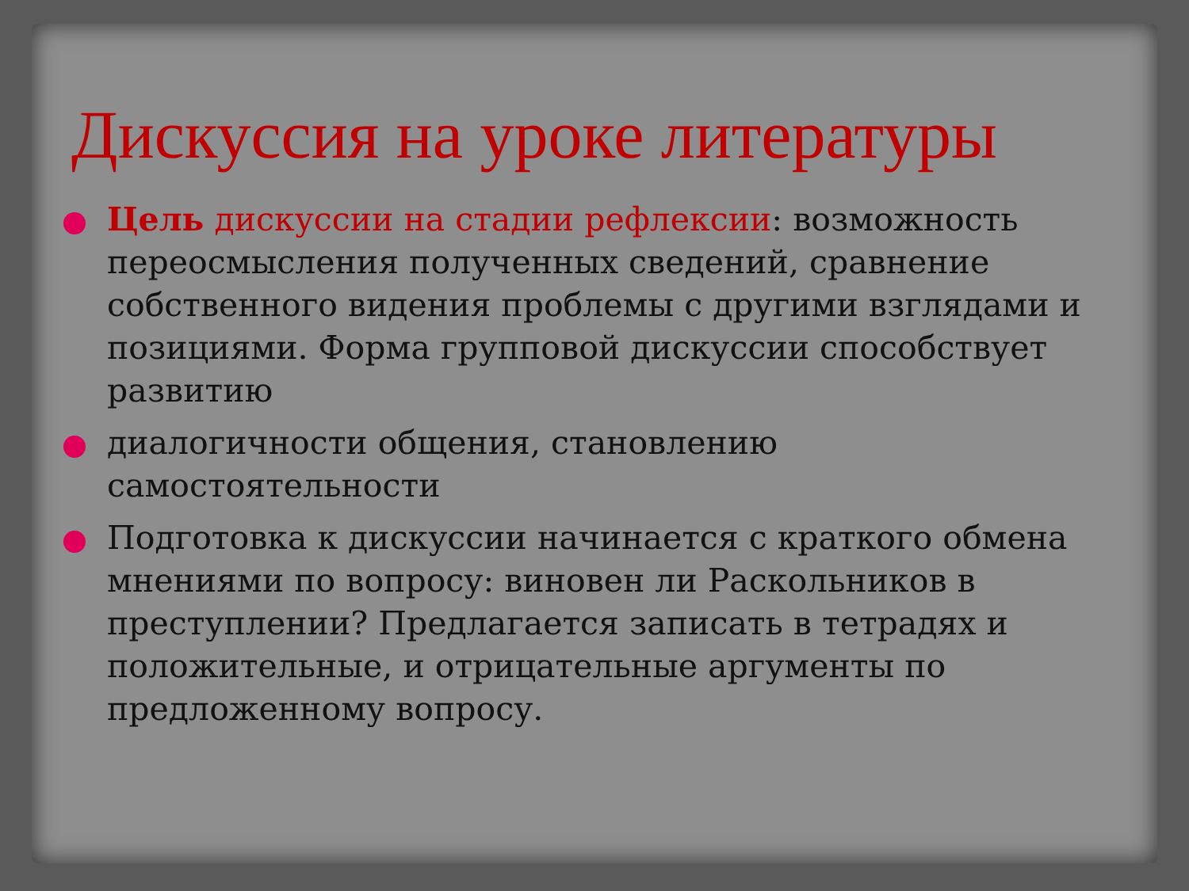Дискуссия на уроке литературы
Цель дискуссии на стадии рефлексии: возможность переосмысления полученных сведений, сравнение собственного видения проблемы с другими взглядами и позициями. Форма групповой дискуссии способствует развитию
диалогичности общения, становлению самостоятельности
Подготовка к дискуссии начинается с краткого обмена мнениями по вопросу: виновен ли Раскольников в преступлении? Предлагается записать в тетрадях и положительные, и отрицательные аргументы по предложенному вопросу.